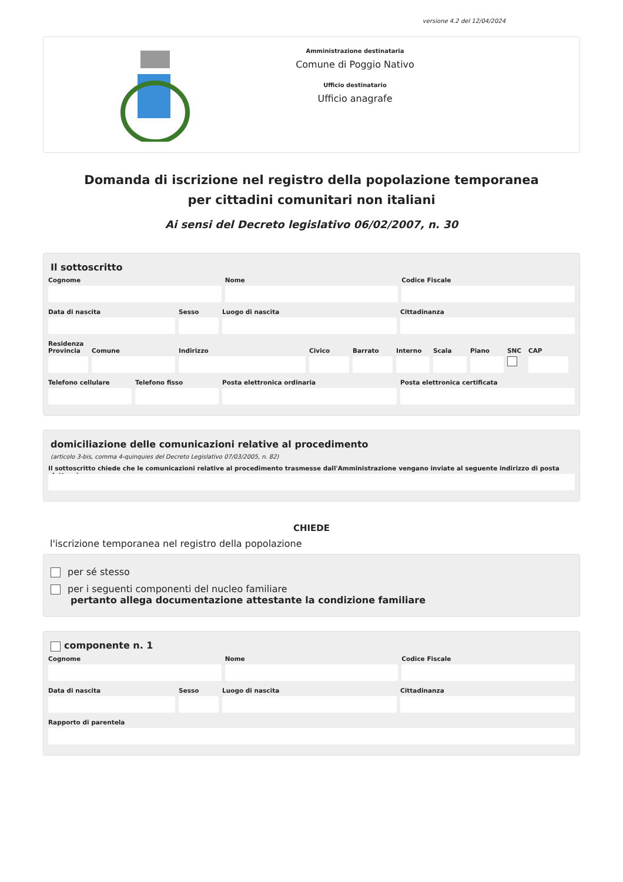versione 4.2 del 12/04/2024
Amministrazione destinataria
Comune di Poggio Nativo
Ufficio destinatario
Ufficio anagrafe
Domanda di iscrizione nel registro della popolazione temporanea per cittadini comunitari non italiani
Ai sensi del Decreto legislativo 06/02/2007, n. 30
Il sottoscritto
Cognome Nome Codice Fiscale
Data di nascita Sesso Luogo di nascita Cittadinanza
Residenza
Provincia
Comune Indirizzo Civico Barrato Interno
Scala Piano SNC CAP
Telefono cellulare
Telefono fisso Posta elettronica ordinaria Posta elettronica certificata
domiciliazione delle comunicazioni relative al procedimento
(articolo 3-bis, comma 4-quinquies del Decreto Legislativo 07/03/2005, n. 82)
Il sottoscritto chiede che le comunicazioni relative al procedimento trasmesse dall'Amministrazione vengano inviate al seguente indirizzo di posta elettronica
CHIEDE
l'iscrizione temporanea nel registro della popolazione
per sé stesso
per i seguenti componenti del nucleo familiare
pertanto allega documentazione attestante la condizione familiare
componente n. 1
Cognome Nome Codice Fiscale
Data di nascita Sesso Luogo di nascita Cittadinanza
Rapporto di parentela